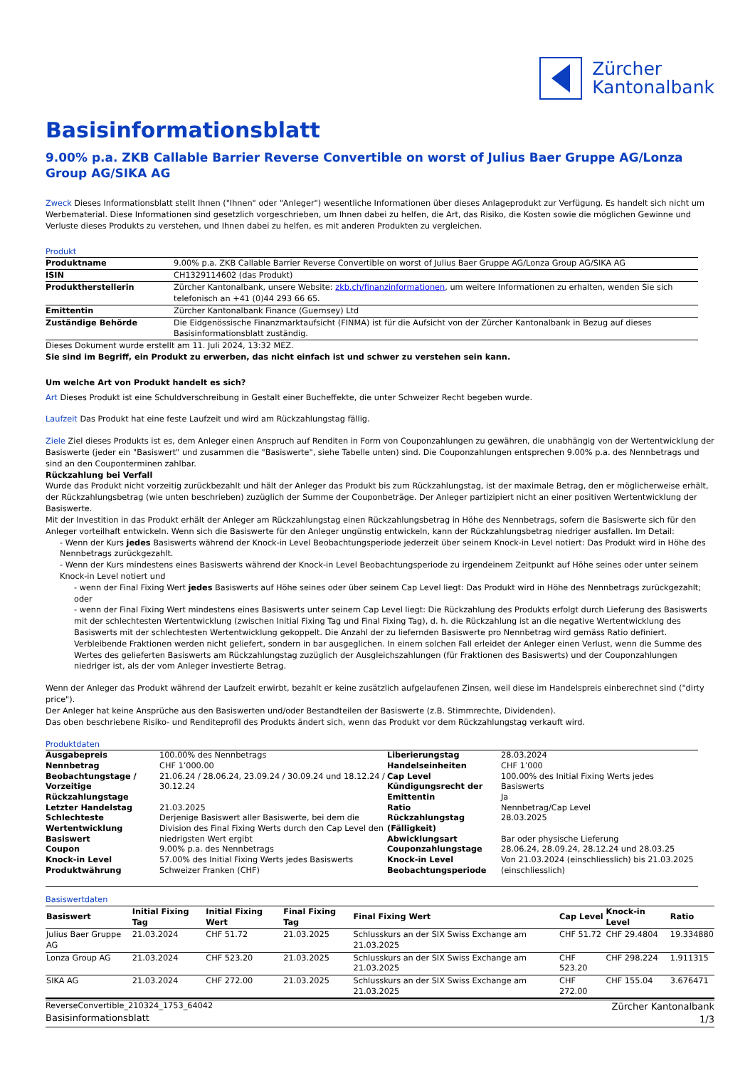Zürcher
Kantonalbank
Basisinformationsblatt
9.00% p.a. ZKB Callable Barrier Reverse Convertible on worst of Julius Baer Gruppe AG/Lonza Group AG/SIKA AG
Zweck Dieses Informationsblatt stellt Ihnen ("Ihnen" oder "Anleger") wesentliche Informationen über dieses Anlageprodukt zur Verfügung. Es handelt sich nicht um Werbematerial. Diese Informationen sind gesetzlich vorgeschrieben, um Ihnen dabei zu helfen, die Art, das Risiko, die Kosten sowie die möglichen Gewinne und Verluste dieses Produkts zu verstehen, und Ihnen dabei zu helfen, es mit anderen Produkten zu vergleichen.
Produkt
| Produktname | 9.00% p.a. ZKB Callable Barrier Reverse Convertible on worst of Julius Baer Gruppe AG/Lonza Group AG/SIKA AG |
| ISIN | CH1329114602 (das Produkt) |
| Produktherstellerin | Zürcher Kantonalbank, unsere Website: zkb.ch/finanzinformationen , um weitere Informationen zu erhalten, wenden Sie sich telefonisch an +41 (0)44 293 66 65. |
| Emittentin | Zürcher Kantonalbank Finance (Guernsey) Ltd |
| Zuständige Behörde | Die Eidgenössische Finanzmarktaufsicht (FINMA) ist für die Aufsicht von der Zürcher Kantonalbank in Bezug auf dieses Basisinformationsblatt zuständig. |
Dieses Dokument wurde erstellt am 11. Juli 2024, 13:32 MEZ.
Sie sind im Begriff, ein Produkt zu erwerben, das nicht einfach ist und schwer zu verstehen sein kann.
Um welche Art von Produkt handelt es sich?
Art Dieses Produkt ist eine Schuldverschreibung in Gestalt einer Bucheffekte, die unter Schweizer Recht begeben wurde.
Laufzeit Das Produkt hat eine feste Laufzeit und wird am Rückzahlungstag fällig.
Ziele Ziel dieses Produkts ist es, dem Anleger einen Anspruch auf Renditen in Form von Couponzahlungen zu gewähren, die unabhängig von der Wertentwicklung der Basiswerte (jeder ein "Basiswert" und zusammen die "Basiswerte", siehe Tabelle unten) sind. Die Couponzahlungen entsprechen 9.00% p.a. des Nennbetrags und sind an den Couponterminen zahlbar.
Rückzahlung bei Verfall
Wurde das Produkt nicht vorzeitig zurückbezahlt und hält der Anleger das Produkt bis zum Rückzahlungstag, ist der maximale Betrag, den er möglicherweise erhält, der Rückzahlungsbetrag (wie unten beschrieben) zuzüglich der Summe der Couponbeträge. Der Anleger partizipiert nicht an einer positiven Wertentwicklung der Basiswerte.
Mit der Investition in das Produkt erhält der Anleger am Rückzahlungstag einen Rückzahlungsbetrag in Höhe des Nennbetrags, sofern die Basiswerte sich für den Anleger vorteilhaft entwickeln. Wenn sich die Basiswerte für den Anleger ungünstig entwickeln, kann der Rückzahlungsbetrag niedriger ausfallen. Im Detail:
- Wenn der Kurs jedes Basiswerts während der Knock-in Level Beobachtungsperiode jederzeit über seinem Knock-in Level notiert: Das Produkt wird in Höhe des Nennbetrags zurückgezahlt.
- Wenn der Kurs mindestens eines Basiswerts während der Knock-in Level Beobachtungsperiode zu irgendeinem Zeitpunkt auf Höhe seines oder unter seinem Knock-in Level notiert und
- wenn der Final Fixing Wert jedes Basiswerts auf Höhe seines oder über seinem Cap Level liegt: Das Produkt wird in Höhe des Nennbetrags zurückgezahlt; oder
- wenn der Final Fixing Wert mindestens eines Basiswerts unter seinem Cap Level liegt: Die Rückzahlung des Produkts erfolgt durch Lieferung des Basiswerts mit der schlechtesten Wertentwicklung (zwischen Initial Fixing Tag und Final Fixing Tag), d. h. die Rückzahlung ist an die negative Wertentwicklung des Basiswerts mit der schlechtesten Wertentwicklung gekoppelt. Die Anzahl der zu liefernden Basiswerte pro Nennbetrag wird gemäss Ratio definiert. Verbleibende Fraktionen werden nicht geliefert, sondern in bar ausgeglichen. In einem solchen Fall erleidet der Anleger einen Verlust, wenn die Summe des Wertes des gelieferten Basiswerts am Rückzahlungstag zuzüglich der Ausgleichszahlungen (für Fraktionen des Basiswerts) und der Couponzahlungen niedriger ist, als der vom Anleger investierte Betrag.
Wenn der Anleger das Produkt während der Laufzeit erwirbt, bezahlt er keine zusätzlich aufgelaufenen Zinsen, weil diese im Handelspreis einberechnet sind ("dirty price").
Der Anleger hat keine Ansprüche aus den Basiswerten und/oder Bestandteilen der Basiswerte (z.B. Stimmrechte, Dividenden).
Das oben beschriebene Risiko- und Renditeprofil des Produkts ändert sich, wenn das Produkt vor dem Rückzahlungstag verkauft wird.
Produktdaten
| Ausgabepreis | 100.00% des Nennbetrags | Liberierungstag | 28.03.2024 |
| Nennbetrag | CHF 1’000.00 | Handelseinheiten | CHF 1’000 |
| Beobachtungstage / Vorzeitige Rückzahlungstage | 21.06.24 / 28.06.24, 23.09.24 / 30.09.24 und 18.12.24 / 30.12.24 | Cap Level Kündigungsrecht der Emittentin | 100.00% des Initial Fixing Werts jedes Basiswerts Ja |
| Letzter Handelstag | 21.03.2025 | Ratio | Nennbetrag/Cap Level |
| Schlechteste Wertentwicklung Basiswert | Derjenige Basiswert aller Basiswerte, bei dem die Division des Final Fixing Werts durch den Cap Level den niedrigsten Wert ergibt | Rückzahlungstag (Fälligkeit) Abwicklungsart | 28.03.2025 Bar oder physische Lieferung |
| Coupon | 9.00% p.a. des Nennbetrags | Couponzahlungstage | 28.06.24, 28.09.24, 28.12.24 und 28.03.25 |
| Knock-in Level Produktwährung | 57.00% des Initial Fixing Werts jedes Basiswerts Schweizer Franken (CHF) | Knock-in Level Beobachtungsperiode | Von 21.03.2024 (einschliesslich) bis 21.03.2025 (einschliesslich) |
Basiswertdaten
| Basiswert | Initial Fixing Tag | Initial Fixing Wert | Final Fixing Tag | Final Fixing Wert | Cap Level | Knock-in Level | Ratio |
| --- | --- | --- | --- | --- | --- | --- | --- |
| Julius Baer Gruppe AG | 21.03.2024 | CHF 51.72 | 21.03.2025 | Schlusskurs an der SIX Swiss Exchange am 21.03.2025 | CHF 51.72 | CHF 29.4804 | 19.334880 |
| Lonza Group AG | 21.03.2024 | CHF 523.20 | 21.03.2025 | Schlusskurs an der SIX Swiss Exchange am 21.03.2025 | CHF 523.20 | CHF 298.224 | 1.911315 |
| SIKA AG | 21.03.2024 | CHF 272.00 | 21.03.2025 | Schlusskurs an der SIX Swiss Exchange am 21.03.2025 | CHF 272.00 | CHF 155.04 | 3.676471 |
ReverseConvertible_210324_1753_64042
Basisinformationsblatt
Zürcher Kantonalbank
1/3